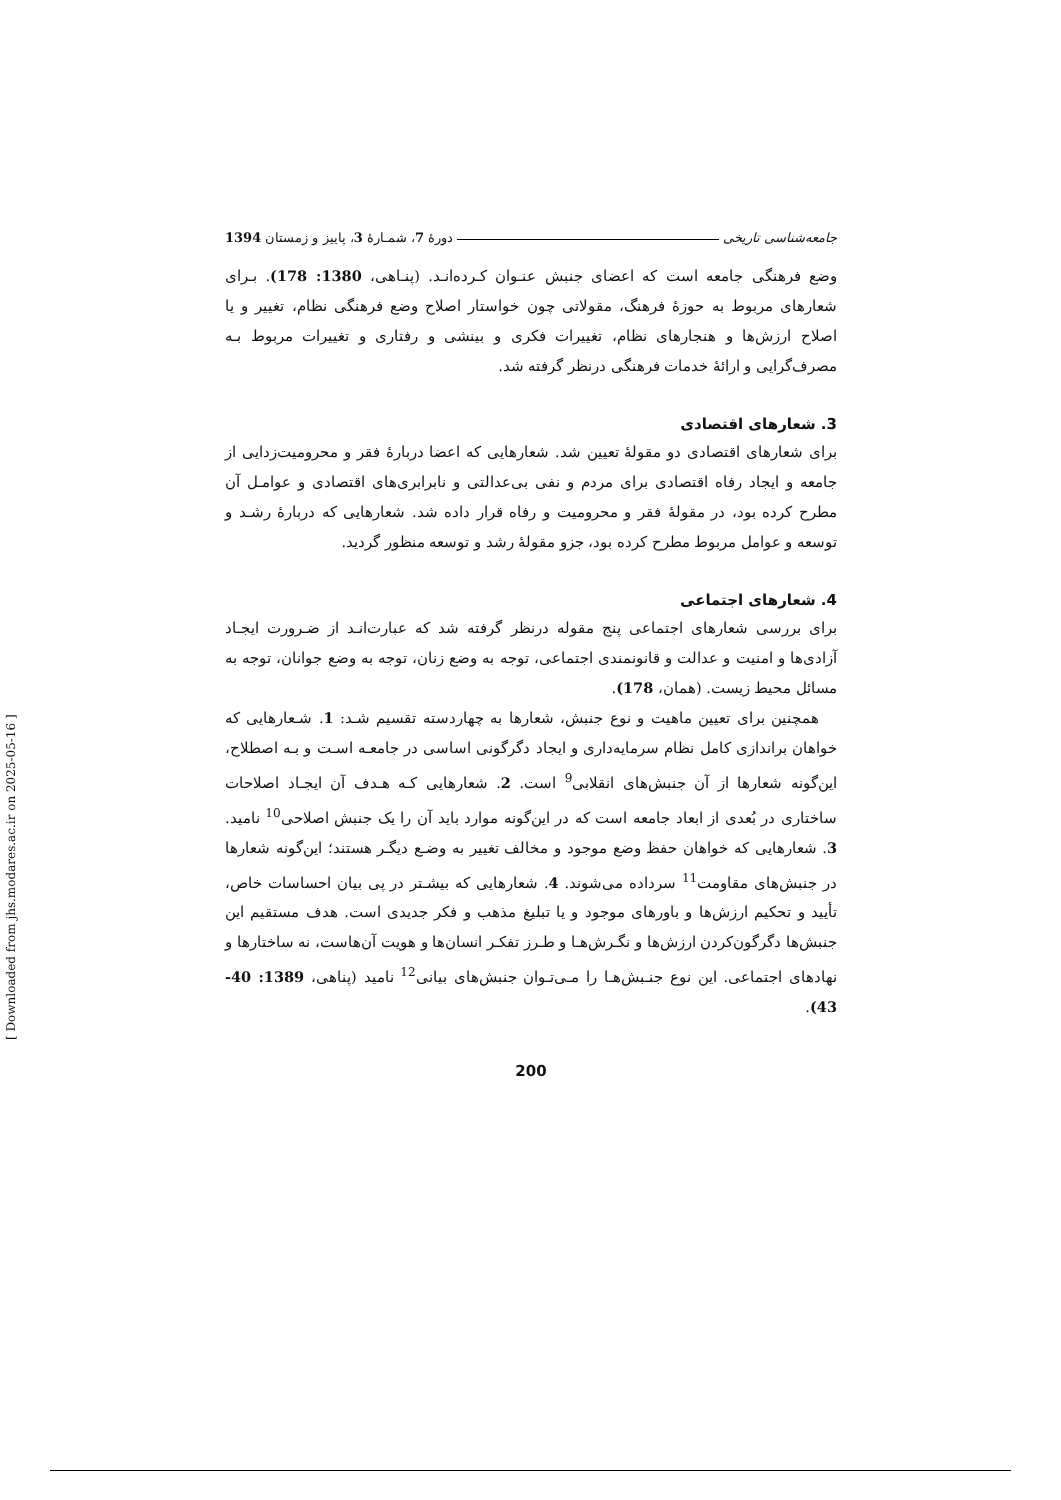جامعه‌شناسی تاریخی دورۀ 7، شمـارۀ 3، پاییز و زمستان 1394
وضع فرهنگی جامعه است که اعضای جنبش عنـوان کـرده‌انـد. (پنـاهی، 1380: 178). بـرای شعارهای مربوط به حوزۀ فرهنگ، مقولاتی چون خواستار اصلاح وضع فرهنگی نظام، تغییر و یا اصلاح ارزش‌ها و هنجارهای نظام، تغییرات فکری و بینشی و رفتاری و تغییرات مربوط بـه مصرف‌گرایی و ارائۀ خدمات فرهنگی درنظر گرفته شد.
3. شعارهای اقتصادی
برای شعارهای اقتصادی دو مقولۀ تعیین شد. شعارهایی که اعضا دربارۀ فقر و محرومیت‌زدایی از جامعه و ایجاد رفاه اقتصادی برای مردم و نفی بی‌عدالتی و نابرابری‌های اقتصادی و عوامـل آن مطرح کرده بود، در مقولۀ فقر و محرومیت و رفاه قرار داده شد. شعارهایی که دربارۀ رشـد و توسعه و عوامل مربوط مطرح کرده بود، جزو مقولۀ رشد و توسعه منظور گردید.
4. شعارهای اجتماعی
برای بررسی شعارهای اجتماعی پنج مقوله درنظر گرفته شد که عبارت‌انـد از ضـرورت ایجـاد آزادی‌ها و امنیت و عدالت و قانونمندی اجتماعی، توجه به وضع زنان، توجه به وضع جوانان، توجه به مسائل محیط زیست. (همان، 178).
همچنین برای تعیین ماهیت و نوع جنبش، شعارها به چهاردسته تقسیم شـد: 1. شـعارهایی که خواهان براندازی کامل نظام سرمایه‌داری و ایجاد دگرگونی اساسی در جامعـه اسـت و بـه اصطلاح، این‌گونه شعارها از آن جنبش‌های انقلابی<sup>9</sup> است. 2. شعارهایی کـه هـدف آن ایجـاد اصلاحات ساختاری در بُعدی از ابعاد جامعه است که در این‌گونه موارد باید آن را یک جنبش اصلاحی<sup>10</sup> نامید. 3. شعارهایی که خواهان حفظ وضع موجود و مخالف تغییر به وضـع دیگـر هستند؛ این‌گونه شعارها در جنبش‌های مقاومت<sup>11</sup> سرداده می‌شوند. 4. شعارهایی که بیشـتر در پی بیان احساسات خاص، تأیید و تحکیم ارزش‌ها و باورهای موجود و یا تبلیغ مذهب و فکر جدیدی است. هدف مستقیم این جنبش‌ها دگرگون‌کردن ارزش‌ها و نگـرش‌هـا و طـرز تفکـر انسان‌ها و هویت آن‌هاست، نه ساختارها و نهادهای اجتماعی. این نوع جنـبش‌هـا را مـی‌تـوان جنبش‌های بیانی<sup>12</sup> نامید (پناهی، 1389: 40-43).
200
[ Downloaded from jhs.modares.ac.ir on 2025-05-16 ]